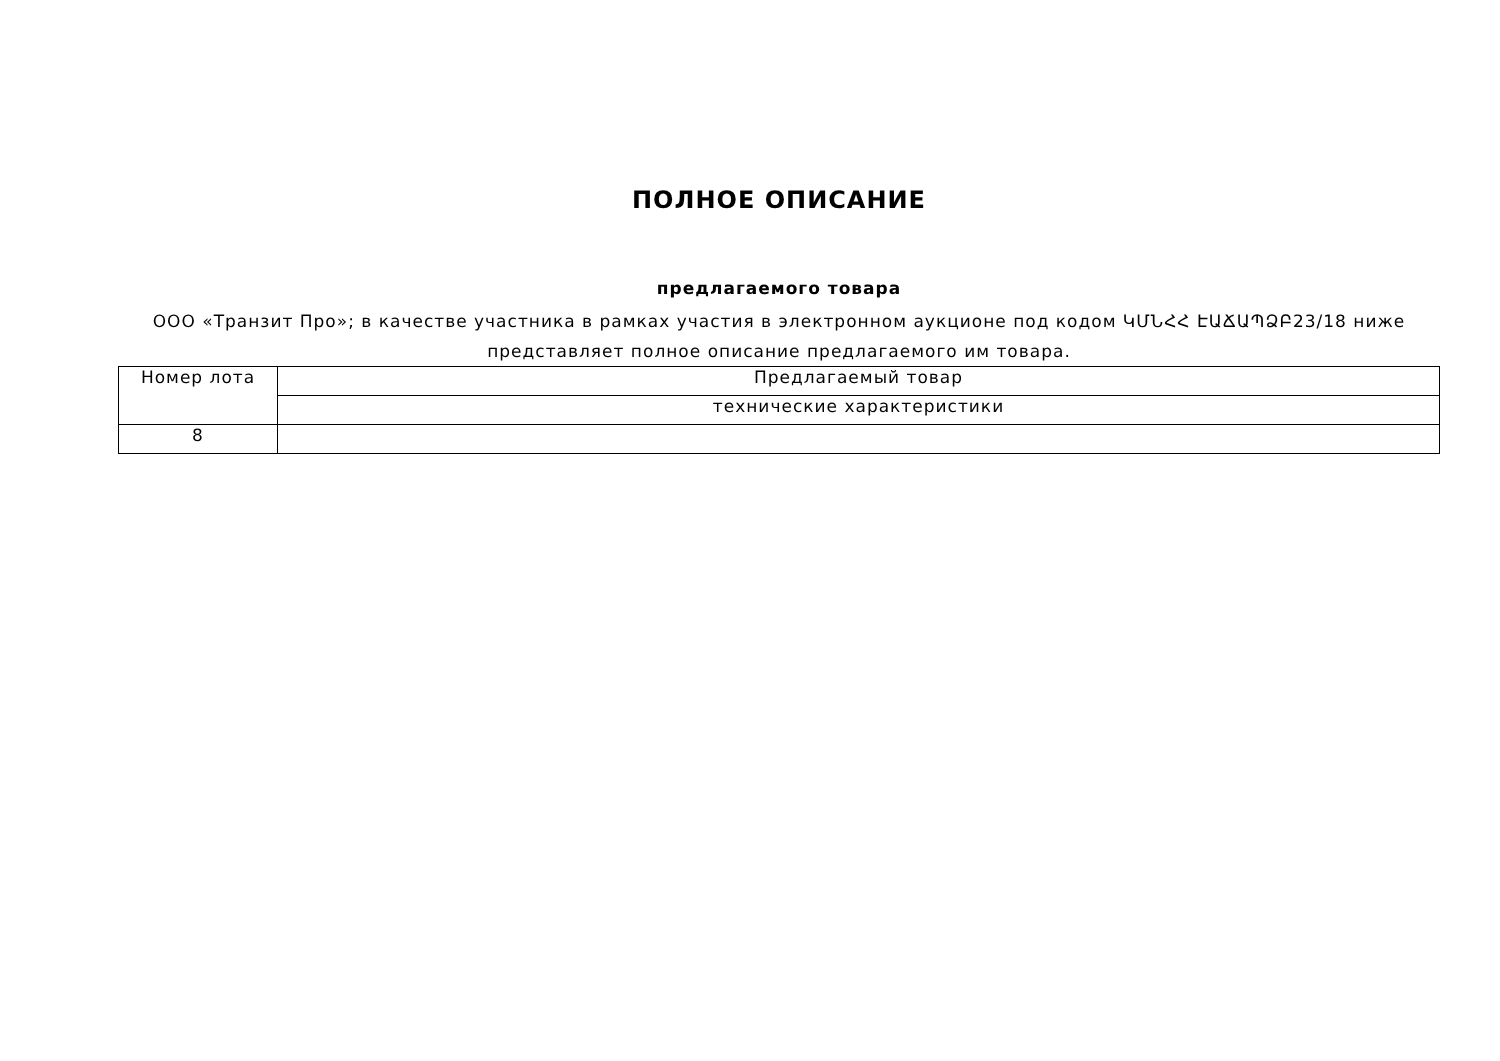ПОЛНОЕ ОПИСАНИЕ
предлагаемого товара
ООО «Транзит Про»; в качестве участника в рамках участия в электронном аукционе под кодом ԿՄՆՀՀ ԷԱՃԱՊՁԲ23/18 ниже представляет полное описание предлагаемого им товара.
| Номер лота | Предлагаемый товар |
| | технические характеристики |
| 8 | |